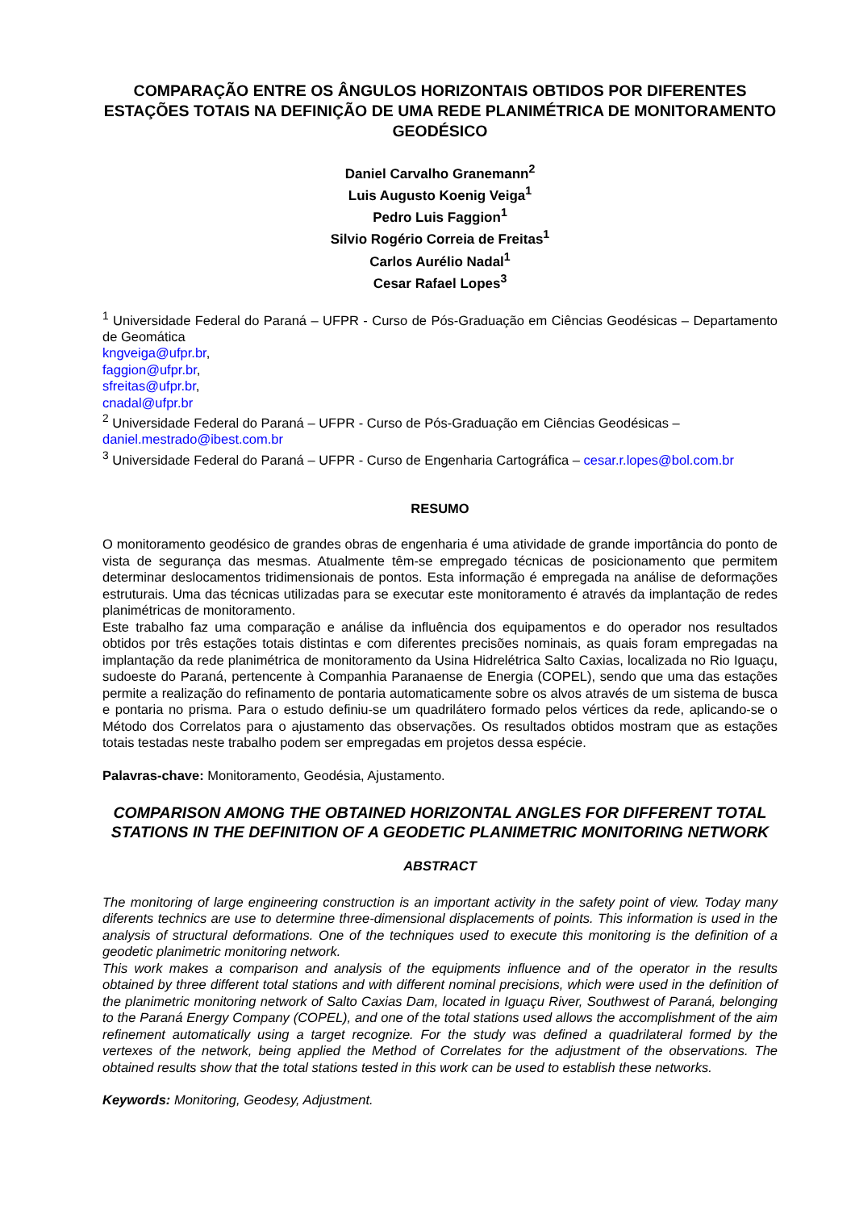COMPARAÇÃO ENTRE OS ÂNGULOS HORIZONTAIS OBTIDOS POR DIFERENTES ESTAÇÕES TOTAIS NA DEFINIÇÃO DE UMA REDE PLANIMÉTRICA DE MONITORAMENTO GEODÉSICO
Daniel Carvalho Granemann<sup>2</sup>
Luis Augusto Koenig Veiga<sup>1</sup>
Pedro Luis Faggion<sup>1</sup>
Silvio Rogério Correia de Freitas<sup>1</sup>
Carlos Aurélio Nadal<sup>1</sup>
Cesar Rafael Lopes<sup>3</sup>
<sup>1</sup> Universidade Federal do Paraná – UFPR - Curso de Pós-Graduação em Ciências Geodésicas – Departamento de Geomática
kngveiga@ufpr.br,
faggion@ufpr.br,
sfreitas@ufpr.br,
cnadal@ufpr.br
<sup>2</sup> Universidade Federal do Paraná – UFPR - Curso de Pós-Graduação em Ciências Geodésicas – daniel.mestrado@ibest.com.br
<sup>3</sup> Universidade Federal do Paraná – UFPR - Curso de Engenharia Cartográfica – cesar.r.lopes@bol.com.br
RESUMO
O monitoramento geodésico de grandes obras de engenharia é uma atividade de grande importância do ponto de vista de segurança das mesmas. Atualmente têm-se empregado técnicas de posicionamento que permitem determinar deslocamentos tridimensionais de pontos. Esta informação é empregada na análise de deformações estruturais. Uma das técnicas utilizadas para se executar este monitoramento é através da implantação de redes planimétricas de monitoramento.
Este trabalho faz uma comparação e análise da influência dos equipamentos e do operador nos resultados obtidos por três estações totais distintas e com diferentes precisões nominais, as quais foram empregadas na implantação da rede planimétrica de monitoramento da Usina Hidrelétrica Salto Caxias, localizada no Rio Iguaçu, sudoeste do Paraná, pertencente à Companhia Paranaense de Energia (COPEL), sendo que uma das estações permite a realização do refinamento de pontaria automaticamente sobre os alvos através de um sistema de busca e pontaria no prisma. Para o estudo definiu-se um quadrilátero formado pelos vértices da rede, aplicando-se o Método dos Correlatos para o ajustamento das observações. Os resultados obtidos mostram que as estações totais testadas neste trabalho podem ser empregadas em projetos dessa espécie.
Palavras-chave: Monitoramento, Geodésia, Ajustamento.
COMPARISON AMONG THE OBTAINED HORIZONTAL ANGLES FOR DIFFERENT TOTAL STATIONS IN THE DEFINITION OF A GEODETIC PLANIMETRIC MONITORING NETWORK
ABSTRACT
The monitoring of large engineering construction is an important activity in the safety point of view. Today many diferents technics are use to determine three-dimensional displacements of points. This information is used in the analysis of structural deformations. One of the techniques used to execute this monitoring is the definition of a geodetic planimetric monitoring network.
This work makes a comparison and analysis of the equipments influence and of the operator in the results obtained by three different total stations and with different nominal precisions, which were used in the definition of the planimetric monitoring network of Salto Caxias Dam, located in Iguaçu River, Southwest of Paraná, belonging to the Paraná Energy Company (COPEL), and one of the total stations used allows the accomplishment of the aim refinement automatically using a target recognize. For the study was defined a quadrilateral formed by the vertexes of the network, being applied the Method of Correlates for the adjustment of the observations. The obtained results show that the total stations tested in this work can be used to establish these networks.
Keywords: Monitoring, Geodesy, Adjustment.